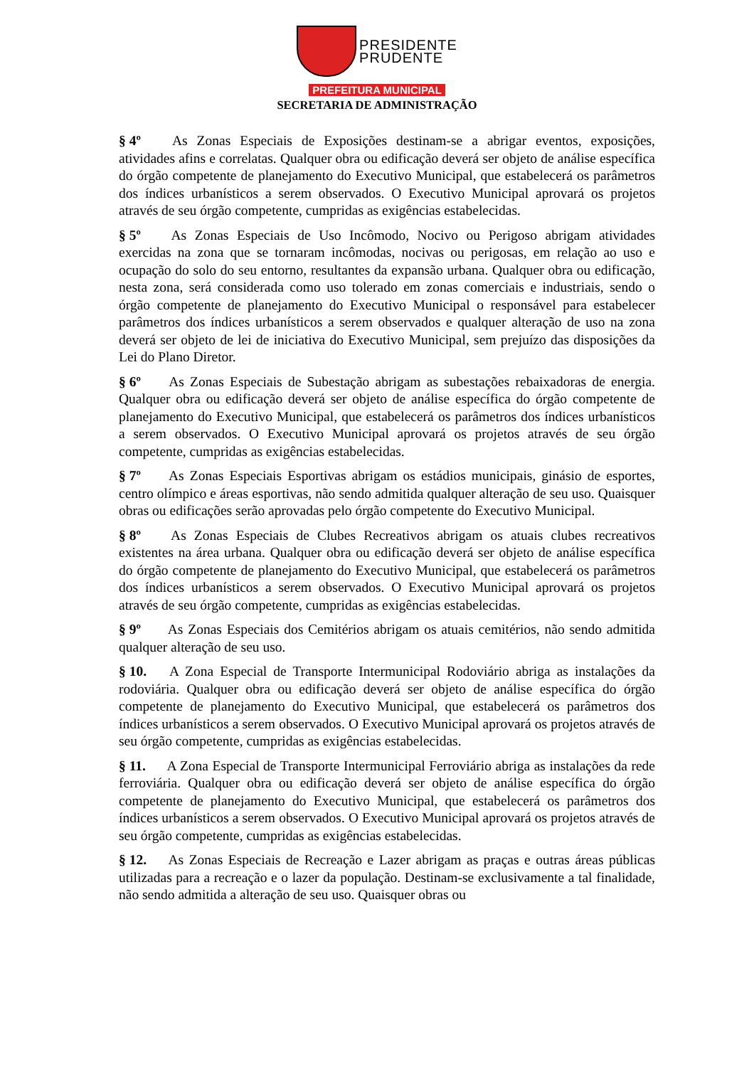PRESIDENTE
PRUDENTE
PREFEITURA MUNICIPAL
SECRETARIA DE ADMINISTRAÇÃO
§ 4º As Zonas Especiais de Exposições destinam-se a abrigar eventos, exposições, atividades afins e correlatas. Qualquer obra ou edificação deverá ser objeto de análise específica do órgão competente de planejamento do Executivo Municipal, que estabelecerá os parâmetros dos índices urbanísticos a serem observados. O Executivo Municipal aprovará os projetos através de seu órgão competente, cumpridas as exigências estabelecidas.
§ 5º As Zonas Especiais de Uso Incômodo, Nocivo ou Perigoso abrigam atividades exercidas na zona que se tornaram incômodas, nocivas ou perigosas, em relação ao uso e ocupação do solo do seu entorno, resultantes da expansão urbana. Qualquer obra ou edificação, nesta zona, será considerada como uso tolerado em zonas comerciais e industriais, sendo o órgão competente de planejamento do Executivo Municipal o responsável para estabelecer parâmetros dos índices urbanísticos a serem observados e qualquer alteração de uso na zona deverá ser objeto de lei de iniciativa do Executivo Municipal, sem prejuízo das disposições da Lei do Plano Diretor.
§ 6º As Zonas Especiais de Subestação abrigam as subestações rebaixadoras de energia. Qualquer obra ou edificação deverá ser objeto de análise específica do órgão competente de planejamento do Executivo Municipal, que estabelecerá os parâmetros dos índices urbanísticos a serem observados. O Executivo Municipal aprovará os projetos através de seu órgão competente, cumpridas as exigências estabelecidas.
§ 7º As Zonas Especiais Esportivas abrigam os estádios municipais, ginásio de esportes, centro olímpico e áreas esportivas, não sendo admitida qualquer alteração de seu uso. Quaisquer obras ou edificações serão aprovadas pelo órgão competente do Executivo Municipal.
§ 8º As Zonas Especiais de Clubes Recreativos abrigam os atuais clubes recreativos existentes na área urbana. Qualquer obra ou edificação deverá ser objeto de análise específica do órgão competente de planejamento do Executivo Municipal, que estabelecerá os parâmetros dos índices urbanísticos a serem observados. O Executivo Municipal aprovará os projetos através de seu órgão competente, cumpridas as exigências estabelecidas.
§ 9º As Zonas Especiais dos Cemitérios abrigam os atuais cemitérios, não sendo admitida qualquer alteração de seu uso.
§ 10. A Zona Especial de Transporte Intermunicipal Rodoviário abriga as instalações da rodoviária. Qualquer obra ou edificação deverá ser objeto de análise específica do órgão competente de planejamento do Executivo Municipal, que estabelecerá os parâmetros dos índices urbanísticos a serem observados. O Executivo Municipal aprovará os projetos através de seu órgão competente, cumpridas as exigências estabelecidas.
§ 11. A Zona Especial de Transporte Intermunicipal Ferroviário abriga as instalações da rede ferroviária. Qualquer obra ou edificação deverá ser objeto de análise específica do órgão competente de planejamento do Executivo Municipal, que estabelecerá os parâmetros dos índices urbanísticos a serem observados. O Executivo Municipal aprovará os projetos através de seu órgão competente, cumpridas as exigências estabelecidas.
§ 12. As Zonas Especiais de Recreação e Lazer abrigam as praças e outras áreas públicas utilizadas para a recreação e o lazer da população. Destinam-se exclusivamente a tal finalidade, não sendo admitida a alteração de seu uso. Quaisquer obras ou